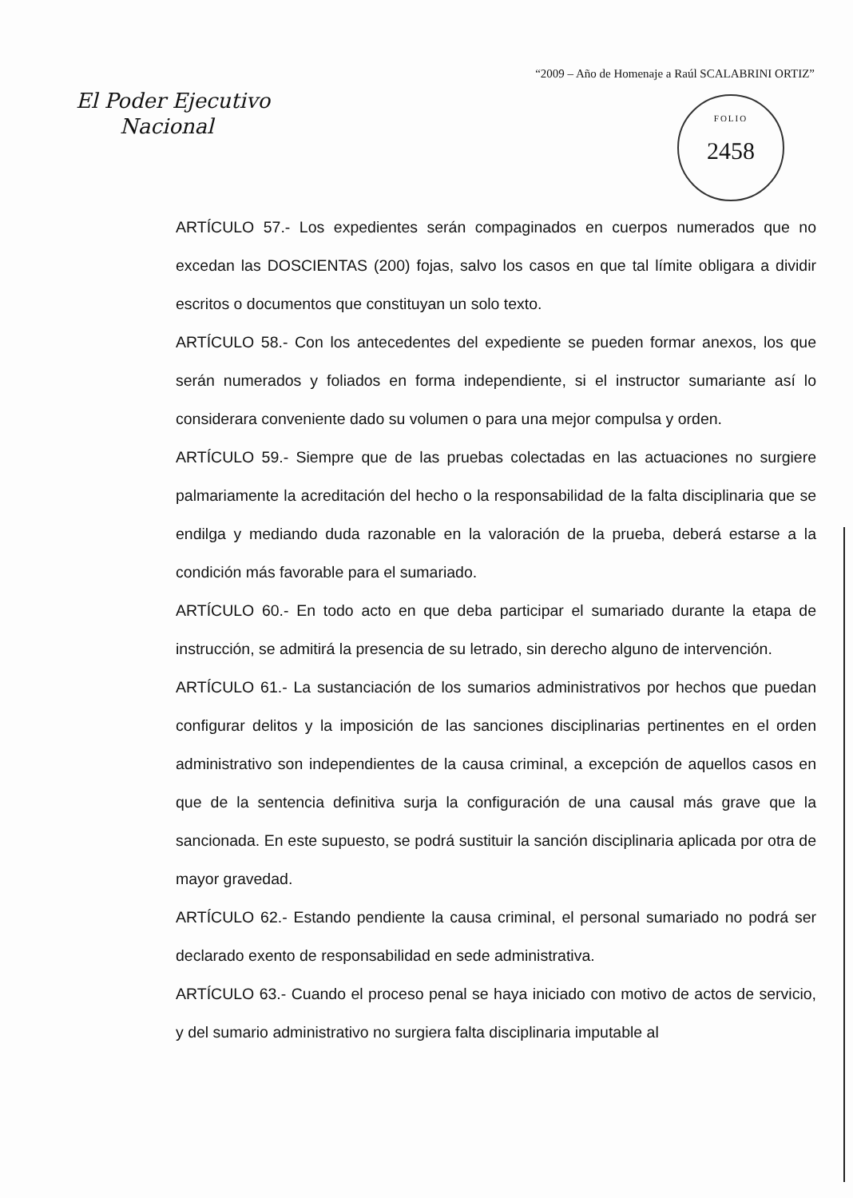“2009 – Año de Homenaje a Raúl SCALABRINI ORTIZ”
El Poder Ejecutivo
Nacional
FOLIO
2458
ARTÍCULO 57.- Los expedientes serán compaginados en cuerpos numerados que no excedan las DOSCIENTAS (200) fojas, salvo los casos en que tal límite obligara a dividir escritos o documentos que constituyan un solo texto.
ARTÍCULO 58.- Con los antecedentes del expediente se pueden formar anexos, los que serán numerados y foliados en forma independiente, si el instructor sumariante así lo considerara conveniente dado su volumen o para una mejor compulsa y orden.
ARTÍCULO 59.- Siempre que de las pruebas colectadas en las actuaciones no surgiere palmariamente la acreditación del hecho o la responsabilidad de la falta disciplinaria que se endilga y mediando duda razonable en la valoración de la prueba, deberá estarse a la condición más favorable para el sumariado.
ARTÍCULO 60.- En todo acto en que deba participar el sumariado durante la etapa de instrucción, se admitirá la presencia de su letrado, sin derecho alguno de intervención.
ARTÍCULO 61.- La sustanciación de los sumarios administrativos por hechos que puedan configurar delitos y la imposición de las sanciones disciplinarias pertinentes en el orden administrativo son independientes de la causa criminal, a excepción de aquellos casos en que de la sentencia definitiva surja la configuración de una causal más grave que la sancionada. En este supuesto, se podrá sustituir la sanción disciplinaria aplicada por otra de mayor gravedad.
ARTÍCULO 62.- Estando pendiente la causa criminal, el personal sumariado no podrá ser declarado exento de responsabilidad en sede administrativa.
ARTÍCULO 63.- Cuando el proceso penal se haya iniciado con motivo de actos de servicio, y del sumario administrativo no surgiera falta disciplinaria imputable al